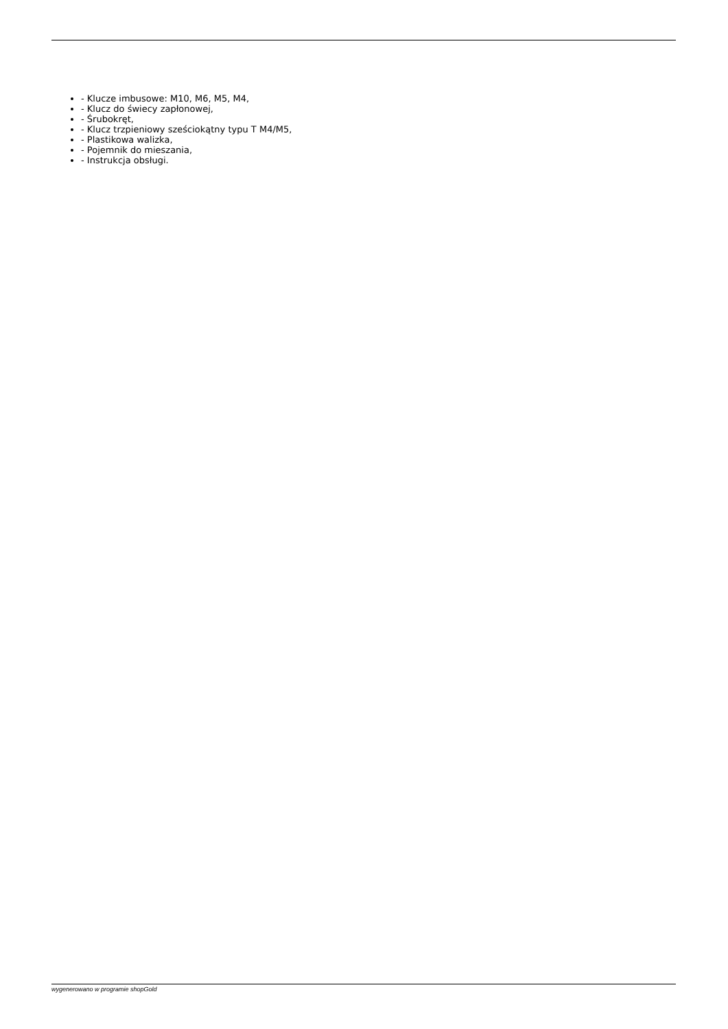- Klucze imbusowe: M10, M6, M5, M4,
- Klucz do świecy zapłonowej,
- Śrubokręt,
- Klucz trzpieniowy sześciokątny typu T M4/M5,
- Plastikowa walizka,
- Pojemnik do mieszania,
- Instrukcja obsługi.
wygenerowano w programie shopGold